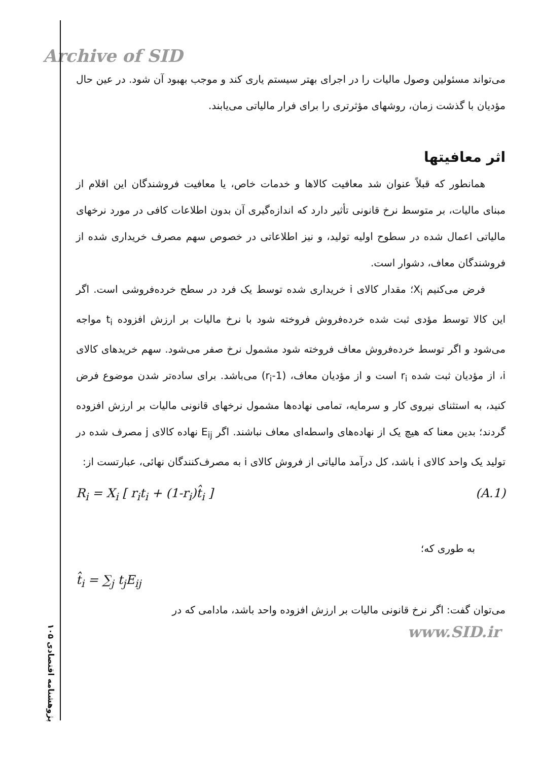Archive of SID
می‌تواند مسئولین وصول مالیات را در اجرای بهتر سیستم یاری کند و موجب بهبود آن شود. در عین حال مؤدیان با گذشت زمان، روشهای مؤثرتری را برای فرار مالیاتی می‌یابند.
اثر معافیتها
همانطور که قبلاً عنوان شد معافیت کالاها و خدمات خاص، یا معافیت فروشندگان این اقلام از مبنای مالیات، بر متوسط نرخ قانونی تأثیر دارد که اندازه‌گیری آن بدون اطلاعات کافی در مورد نرخهای مالیاتی اعمال شده در سطوح اولیه تولید، و نیز اطلاعاتی در خصوص سهم مصرف خریداری شده از فروشندگان معاف، دشوار است.
فرض می‌کنیم X<sub>i</sub>؛ مقدار کالای i خریداری شده توسط یک فرد در سطح خرده‌فروشی است. اگر این کالا توسط مؤدی ثبت شده خرده‌فروش فروخته شود با نرخ مالیات بر ارزش افزوده t<sub>i</sub> مواجه می‌شود و اگر توسط خرده‌فروش معاف فروخته شود مشمول نرخ صفر می‌شود. سهم خریدهای کالای i، از مؤدیان ثبت شده r<sub>i</sub> است و از مؤدیان معاف، (1-r<sub>i</sub>) می‌باشد. برای ساده‌تر شدن موضوع فرض کنید، به استثنای نیروی کار و سرمایه، تمامی نهاده‌ها مشمول نرخهای قانونی مالیات بر ارزش افزوده گردند؛ بدین معنا که هیچ یک از نهاده‌های واسطه‌ای معاف نباشند. اگر E<sub>ij</sub> نهاده کالای j مصرف شده در تولید یک واحد کالای i باشد، کل درآمد مالیاتی از فروش کالای i به مصرف‌کنندگان نهائی، عبارتست از:
R<sub>i</sub> = X<sub>i</sub> [ r<sub>i</sub>t<sub>i</sub> + (1-r<sub>i</sub>)t̂<sub>i</sub> ] (A.1)
به طوری که؛
t̂<sub>i</sub> = ∑<sub>j</sub> t<sub>j</sub>E<sub>ij</sub>
می‌توان گفت: اگر نرخ قانونی مالیات بر ارزش افزوده واحد باشد، مادامی که در
www.SID.ir
پژوهشنامه اقتصادی ۱۰۵